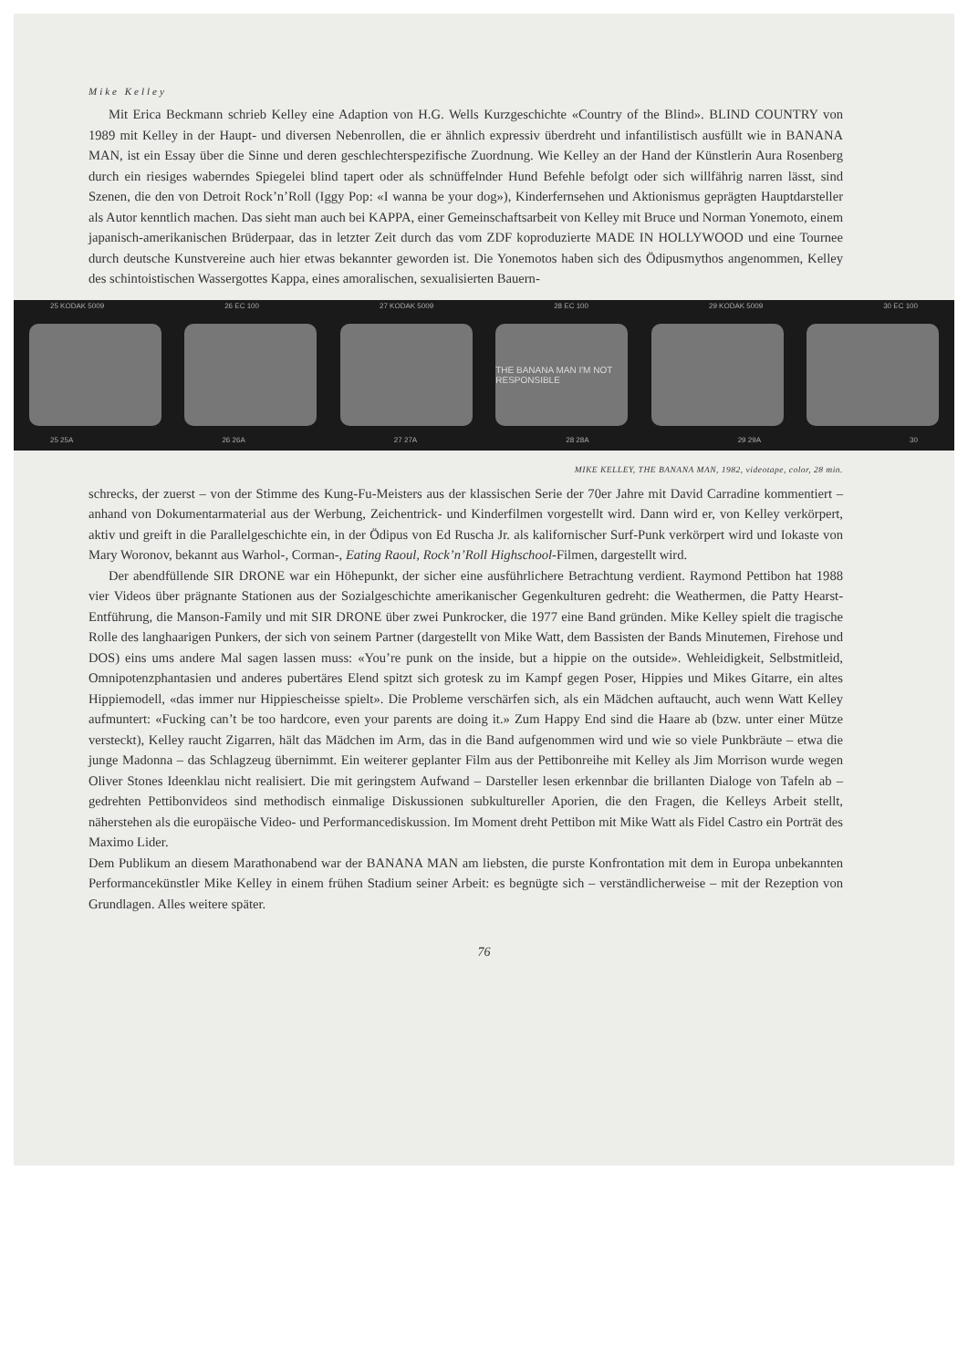Mike Kelley
Mit Erica Beckmann schrieb Kelley eine Adaption von H.G. Wells Kurzgeschichte «Country of the Blind». BLIND COUNTRY von 1989 mit Kelley in der Haupt- und diversen Nebenrollen, die er ähnlich expressiv überdreht und infantilistisch ausfüllt wie in BANANA MAN, ist ein Essay über die Sinne und deren geschlechterspezifische Zuordnung. Wie Kelley an der Hand der Künstlerin Aura Rosenberg durch ein riesiges waberndes Spiegelei blind tapert oder als schnüffelnder Hund Befehle befolgt oder sich willfährig narren lässt, sind Szenen, die den von Detroit Rock’n’Roll (Iggy Pop: «I wanna be your dog»), Kinderfernsehen und Aktionismus geprägten Hauptdarsteller als Autor kenntlich machen. Das sieht man auch bei KAPPA, einer Gemeinschaftsarbeit von Kelley mit Bruce und Norman Yonemoto, einem japanisch-amerikanischen Brüderpaar, das in letzter Zeit durch das vom ZDF koproduzierte MADE IN HOLLYWOOD und eine Tournee durch deutsche Kunstvereine auch hier etwas bekannter geworden ist. Die Yonemotos haben sich des Ödipusmythos angenommen, Kelley des schintoistischen Wassergottes Kappa, eines amoralischen, sexualisierten Bauern-
25 KODAK 5009 26 EC 100 27 KODAK 5009 28 EC 100 29 KODAK 5009 30 EC 100
THE BANANA MAN I'M NOT RESPONSIBLE
25 25A 26 26A 27 27A 28 28A 29 29A 30
MIKE KELLEY, THE BANANA MAN, 1982, videotape, color, 28 min.
schrecks, der zuerst – von der Stimme des Kung-Fu-Meisters aus der klassischen Serie der 70er Jahre mit David Carradine kommentiert – anhand von Dokumentarmaterial aus der Werbung, Zeichentrick- und Kinderfilmen vorgestellt wird. Dann wird er, von Kelley verkörpert, aktiv und greift in die Parallelgeschichte ein, in der Ödipus von Ed Ruscha Jr. als kalifornischer Surf-Punk verkörpert wird und Iokaste von Mary Woronov, bekannt aus Warhol-, Corman-, Eating Raoul, Rock’n’Roll Highschool-Filmen, dargestellt wird.
Der abendfüllende SIR DRONE war ein Höhepunkt, der sicher eine ausführlichere Betrachtung verdient. Raymond Pettibon hat 1988 vier Videos über prägnante Stationen aus der Sozialgeschichte amerikanischer Gegenkulturen gedreht: die Weathermen, die Patty Hearst-Entführung, die Manson-Family und mit SIR DRONE über zwei Punkrocker, die 1977 eine Band gründen. Mike Kelley spielt die tragische Rolle des langhaarigen Punkers, der sich von seinem Partner (dargestellt von Mike Watt, dem Bassisten der Bands Minutemen, Firehose und DOS) eins ums andere Mal sagen lassen muss: «You’re punk on the inside, but a hippie on the outside». Wehleidigkeit, Selbstmitleid, Omnipotenzphantasien und anderes pubertäres Elend spitzt sich grotesk zu im Kampf gegen Poser, Hippies und Mikes Gitarre, ein altes Hippiemodell, «das immer nur Hippiescheisse spielt». Die Probleme verschärfen sich, als ein Mädchen auftaucht, auch wenn Watt Kelley aufmuntert: «Fucking can’t be too hardcore, even your parents are doing it.» Zum Happy End sind die Haare ab (bzw. unter einer Mütze versteckt), Kelley raucht Zigarren, hält das Mädchen im Arm, das in die Band aufgenommen wird und wie so viele Punkbräute – etwa die junge Madonna – das Schlagzeug übernimmt. Ein weiterer geplanter Film aus der Pettibonreihe mit Kelley als Jim Morrison wurde wegen Oliver Stones Ideenklau nicht realisiert. Die mit geringstem Aufwand – Darsteller lesen erkennbar die brillanten Dialoge von Tafeln ab – gedrehten Pettibonvideos sind methodisch einmalige Diskussionen subkultureller Aporien, die den Fragen, die Kelleys Arbeit stellt, näherstehen als die europäische Video- und Performancediskussion. Im Moment dreht Pettibon mit Mike Watt als Fidel Castro ein Porträt des Maximo Lider.
Dem Publikum an diesem Marathonabend war der BANANA MAN am liebsten, die purste Konfrontation mit dem in Europa unbekannten Performancekünstler Mike Kelley in einem frühen Stadium seiner Arbeit: es begnügte sich – verständlicherweise – mit der Rezeption von Grundlagen. Alles weitere später.
76